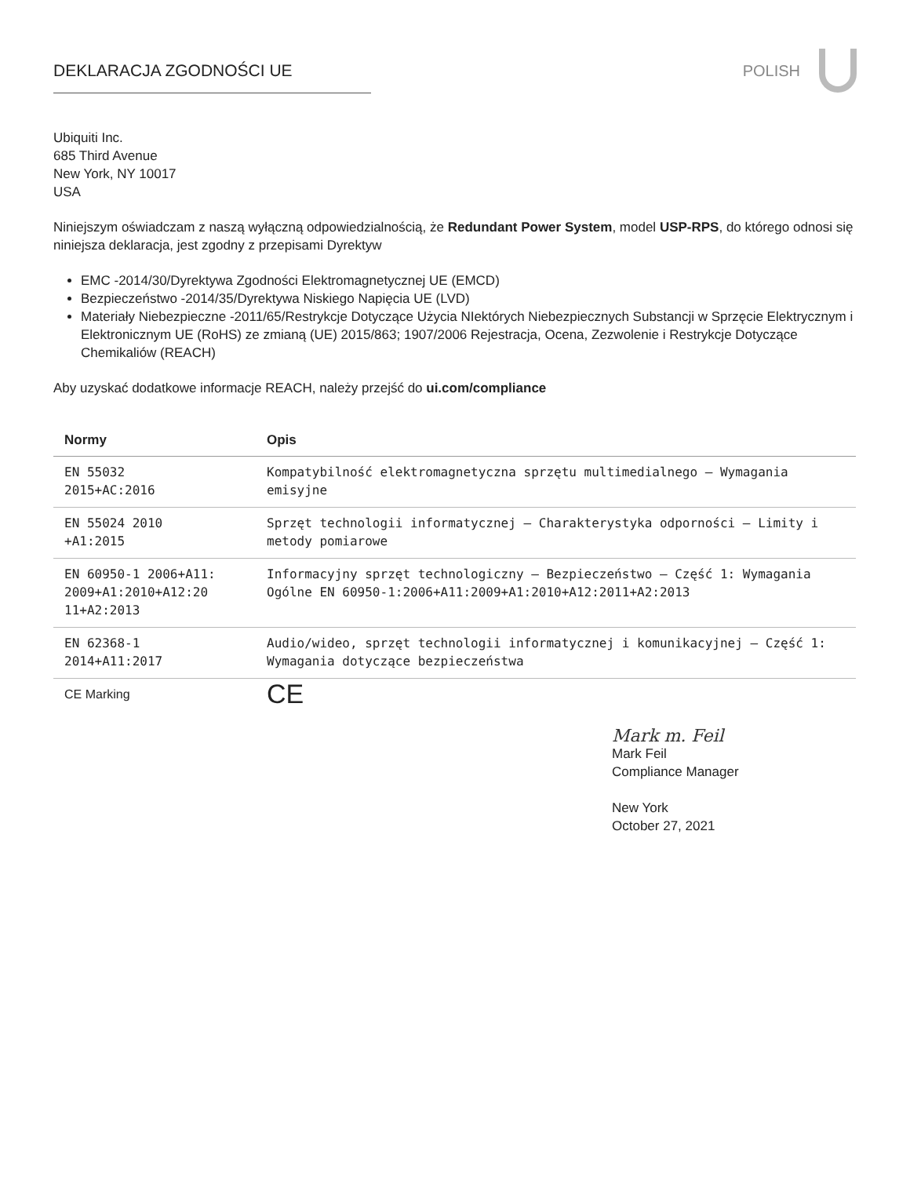DEKLARACJA ZGODNOŚCI UE POLISH
Ubiquiti Inc.
685 Third Avenue
New York, NY 10017
USA
Niniejszym oświadczam z naszą wyłączną odpowiedzialnością, że Redundant Power System, model USP-RPS, do którego odnosi się niniejsza deklaracja, jest zgodny z przepisami Dyrektyw
EMC -2014/30/Dyrektywa Zgodności Elektromagnetycznej UE (EMCD)
Bezpieczeństwo -2014/35/Dyrektywa Niskiego Napięcia UE (LVD)
Materiały Niebezpieczne -2011/65/Restrykcje Dotyczące Użycia NIektórych Niebezpiecznych Substancji w Sprzęcie Elektrycznym i Elektronicznym UE (RoHS) ze zmianą (UE) 2015/863; 1907/2006 Rejestracja, Ocena, Zezwolenie i Restrykcje Dotyczące Chemikaliów (REACH)
Aby uzyskać dodatkowe informacje REACH, należy przejść do ui.com/compliance
| Normy | Opis |
| --- | --- |
| EN 55032 2015+AC:2016 | Kompatybilność elektromagnetyczna sprzętu multimedialnego – Wymagania emisyjne |
| EN 55024 2010 +A1:2015 | Sprzęt technologii informatycznej – Charakterystyka odporności – Limity i metody pomiarowe |
| EN 60950-1 2006+A11: 2009+A1:2010+A12:20 11+A2:2013 | Informacyjny sprzęt technologiczny – Bezpieczeństwo – Część 1: Wymagania Ogólne EN 60950-1:2006+A11:2009+A1:2010+A12:2011+A2:2013 |
| EN 62368-1 2014+A11:2017 | Audio/wideo, sprzęt technologii informatycznej i komunikacyjnej – Część 1: Wymagania dotyczące bezpieczeństwa |
| CE Marking | CE |
Mark m. Feil
Mark Feil
Compliance Manager
New York
October 27, 2021